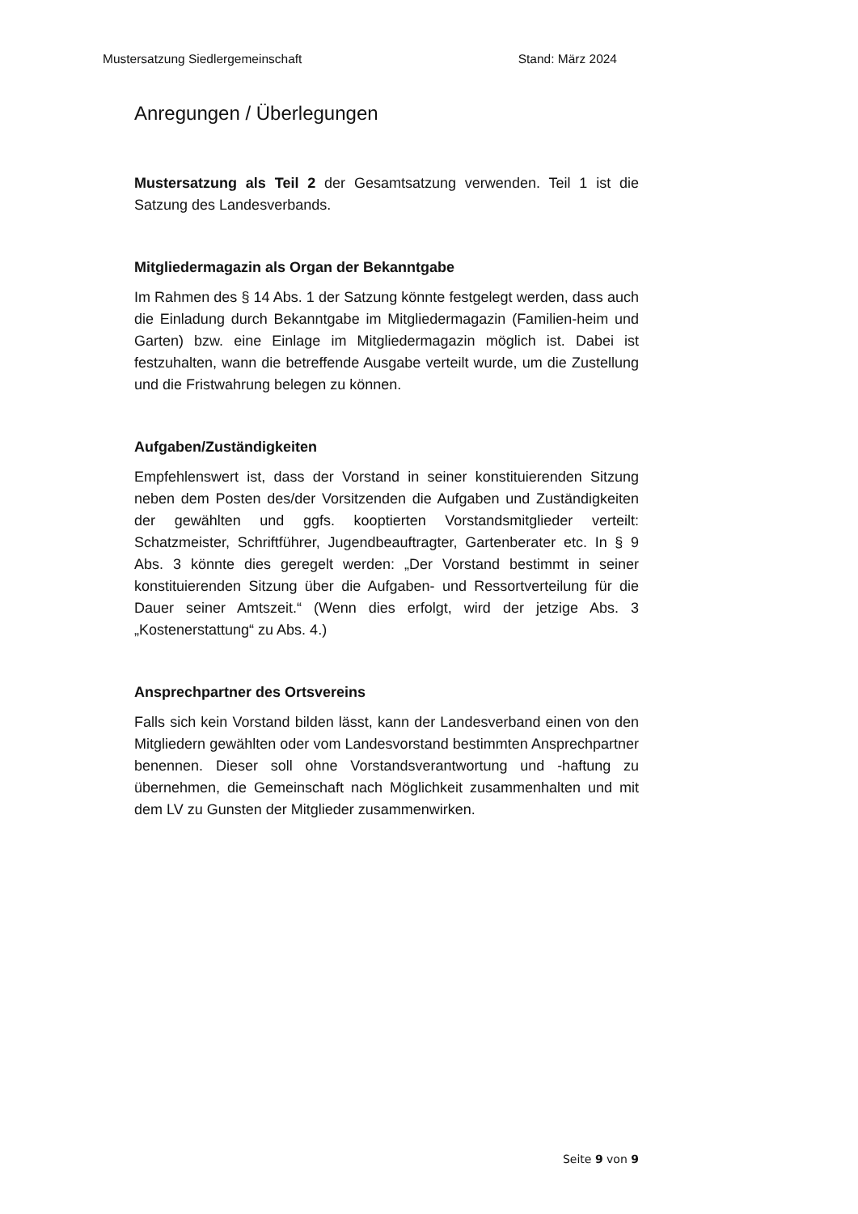Mustersatzung Siedlergemeinschaft Stand: März 2024
Anregungen / Überlegungen
Mustersatzung als Teil 2 der Gesamtsatzung verwenden. Teil 1 ist die Satzung des Landesverbands.
Mitgliedermagazin als Organ der Bekanntgabe
Im Rahmen des § 14 Abs. 1 der Satzung könnte festgelegt werden, dass auch die Einladung durch Bekanntgabe im Mitgliedermagazin (Familien-heim und Garten) bzw. eine Einlage im Mitgliedermagazin möglich ist. Dabei ist festzuhalten, wann die betreffende Ausgabe verteilt wurde, um die Zustellung und die Fristwahrung belegen zu können.
Aufgaben/Zuständigkeiten
Empfehlenswert ist, dass der Vorstand in seiner konstituierenden Sitzung neben dem Posten des/der Vorsitzenden die Aufgaben und Zuständigkeiten der gewählten und ggfs. kooptierten Vorstandsmitglieder verteilt: Schatzmeister, Schriftführer, Jugendbeauftragter, Gartenberater etc. In § 9 Abs. 3 könnte dies geregelt werden: „Der Vorstand bestimmt in seiner konstituierenden Sitzung über die Aufgaben- und Ressortverteilung für die Dauer seiner Amtszeit.“ (Wenn dies erfolgt, wird der jetzige Abs. 3 „Kostenerstattung“ zu Abs. 4.)
Ansprechpartner des Ortsvereins
Falls sich kein Vorstand bilden lässt, kann der Landesverband einen von den Mitgliedern gewählten oder vom Landesvorstand bestimmten Ansprechpartner benennen. Dieser soll ohne Vorstandsverantwortung und -haftung zu übernehmen, die Gemeinschaft nach Möglichkeit zusammenhalten und mit dem LV zu Gunsten der Mitglieder zusammenwirken.
Seite 9 von 9